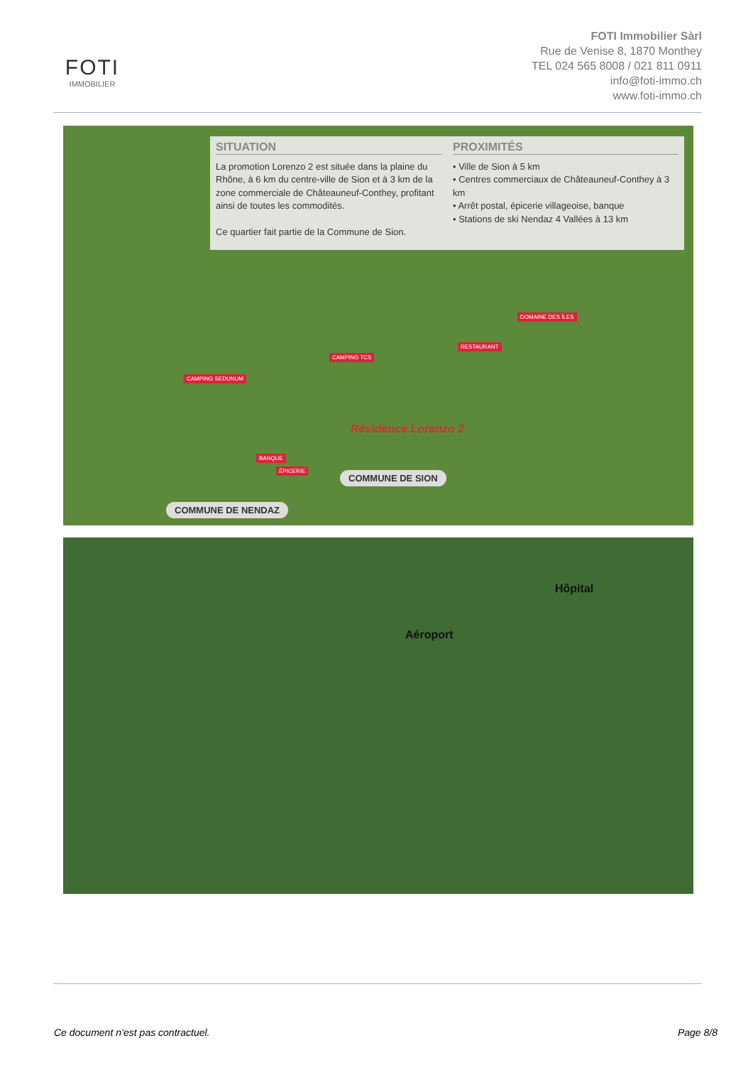FOTI
IMMOBILIER
FOTI Immobilier Sàrl
Rue de Venise 8, 1870 Monthey
TEL 024 565 8008 / 021 811 0911
info@foti-immo.ch
www.foti-immo.ch
SITUATION
La promotion Lorenzo 2 est située dans la plaine du Rhône, à 6 km du centre-ville de Sion et à 3 km de la zone commerciale de Châteauneuf-Conthey, profitant ainsi de toutes les commodités.
Ce quartier fait partie de la Commune de Sion.
PROXIMITÉS
• Ville de Sion à 5 km
• Centres commerciaux de Châteauneuf-Conthey à 3 km
• Arrêt postal, épicerie villageoise, banque
• Stations de ski Nendaz 4 Vallées à 13 km
DOMAINE DES ÎLES
RESTAURANT
CAMPING TCS
CAMPING SEDUNUM
BANQUE
ÉPICERIE
Résidence Lorenzo 2
COMMUNE DE SION
COMMUNE DE NENDAZ
Hôpital
Aéroport
Ce document n’est pas contractuel. Page 8/8